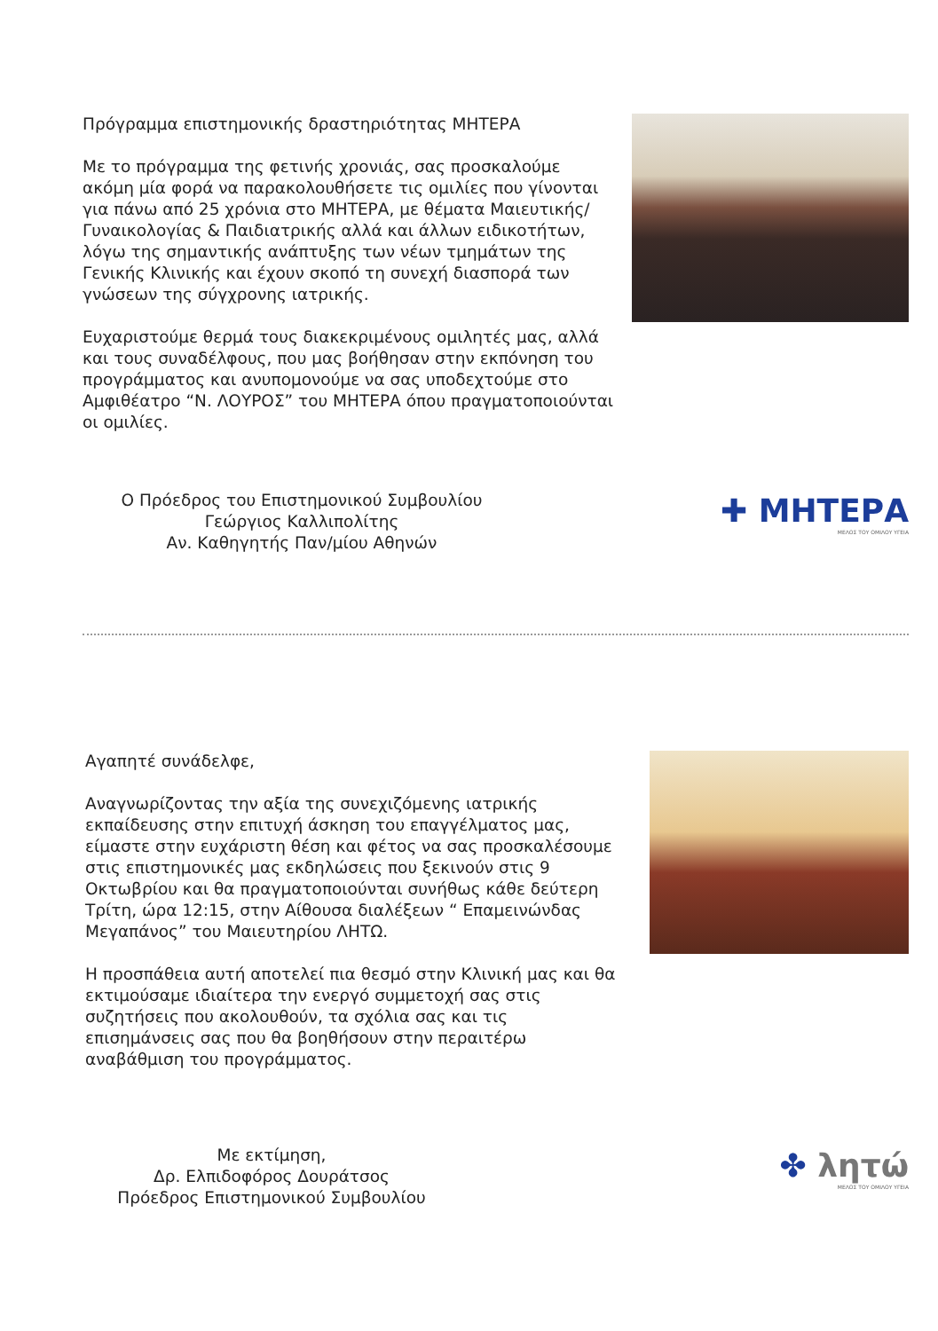Πρόγραμμα επιστημονικής δραστηριότητας ΜΗΤΕΡΑ
Με το πρόγραμμα της φετινής χρονιάς, σας προσκαλούμε ακόμη μία φορά να παρακολουθήσετε τις ομιλίες που γίνονται για πάνω από 25 χρόνια στο ΜΗΤΕΡΑ, με θέματα Μαιευτικής/ Γυναικολογίας & Παιδιατρικής αλλά και άλλων ειδικοτήτων, λόγω της σημαντικής ανάπτυξης των νέων τμημάτων της Γενικής Κλινικής και έχουν σκοπό τη συνεχή διασπορά των γνώσεων της σύγχρονης ιατρικής.
Ευχαριστούμε θερμά τους διακεκριμένους ομιλητές μας, αλλά και τους συναδέλφους, που μας βοήθησαν στην εκπόνηση του προγράμματος και ανυπομονούμε να σας υποδεχτούμε στο Αμφιθέατρο “Ν. ΛΟΥΡΟΣ” του ΜΗΤΕΡΑ όπου πραγματοποιούνται οι ομιλίες.
Ο Πρόεδρος του Επιστημονικού Συμβουλίου
Γεώργιος Καλλιπολίτης
Αν. Καθηγητής Παν/μίου Αθηνών
✚ ΜΗΤΕΡΑ
ΜΕΛΟΣ ΤΟΥ ΟΜΙΛΟΥ ΥΓΕΙΑ
Αγαπητέ συνάδελφε,
Αναγνωρίζοντας την αξία της συνεχιζόμενης ιατρικής εκπαίδευσης στην επιτυχή άσκηση του επαγγέλματος μας, είμαστε στην ευχάριστη θέση και φέτος να σας προσκαλέσουμε στις επιστημονικές μας εκδηλώσεις που ξεκινούν στις 9 Οκτωβρίου και θα πραγματοποιούνται συνήθως κάθε δεύτερη Τρίτη, ώρα 12:15, στην Αίθουσα διαλέξεων “ Επαμεινώνδας Μεγαπάνος” του Μαιευτηρίου ΛΗΤΩ.
Η προσπάθεια αυτή αποτελεί πια θεσμό στην Κλινική μας και θα εκτιμούσαμε ιδιαίτερα την ενεργό συμμετοχή σας στις συζητήσεις που ακολουθούν, τα σχόλια σας και τις επισημάνσεις σας που θα βοηθήσουν στην περαιτέρω αναβάθμιση του προγράμματος.
Με εκτίμηση,
Δρ. Ελπιδοφόρος Δουράτσος
Πρόεδρος Επιστημονικού Συμβουλίου
✤ λητώ
ΜΕΛΟΣ ΤΟΥ ΟΜΙΛΟΥ ΥΓΕΙΑ